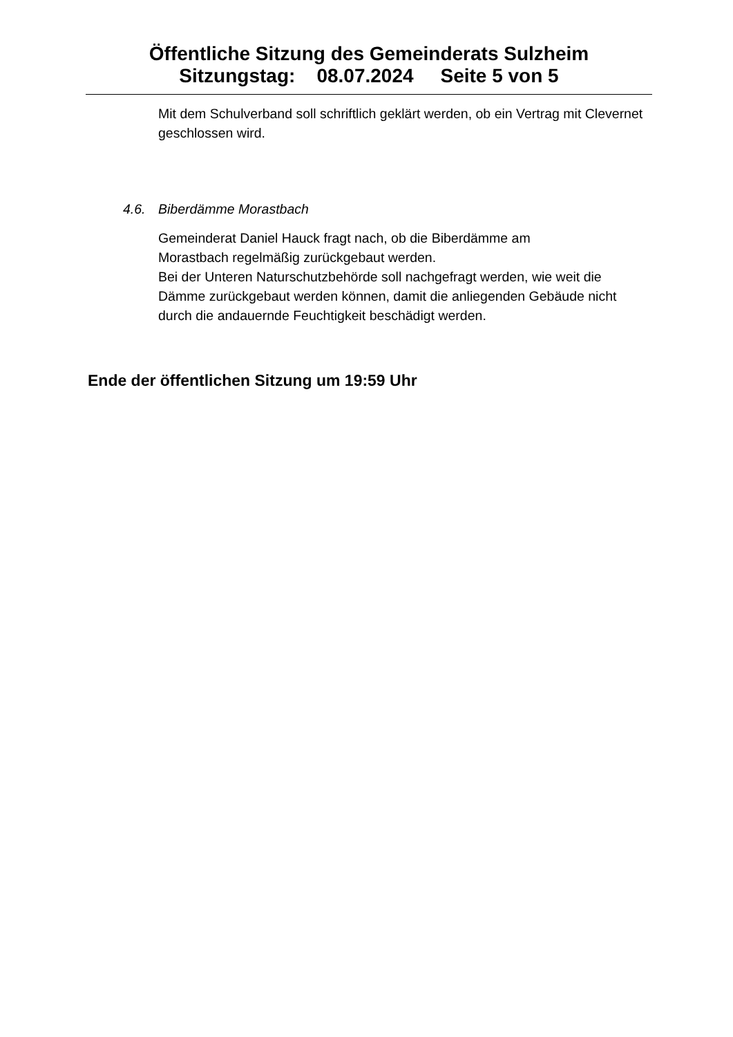Öffentliche Sitzung des Gemeinderats Sulzheim
Sitzungstag: 08.07.2024 Seite 5 von 5
Mit dem Schulverband soll schriftlich geklärt werden, ob ein Vertrag mit Clevernet geschlossen wird.
4.6. Biberdämme Morastbach
Gemeinderat Daniel Hauck fragt nach, ob die Biberdämme am
Morastbach regelmäßig zurückgebaut werden.
Bei der Unteren Naturschutzbehörde soll nachgefragt werden, wie weit die Dämme zurückgebaut werden können, damit die anliegenden Gebäude nicht durch die andauernde Feuchtigkeit beschädigt werden.
Ende der öffentlichen Sitzung um 19:59 Uhr